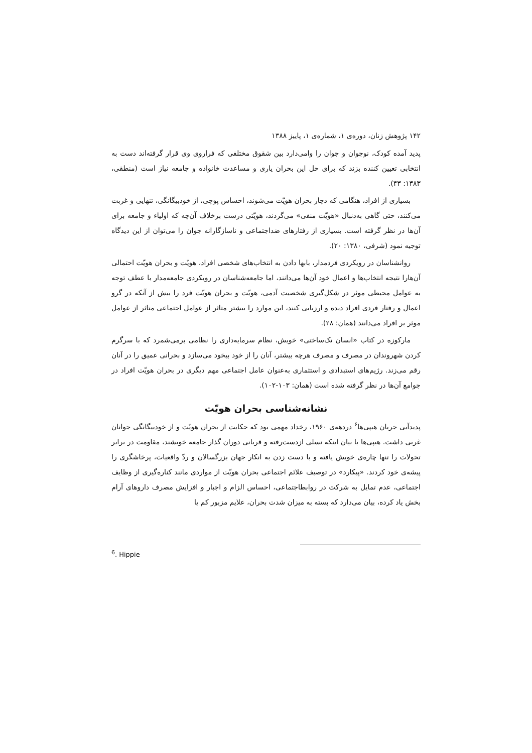۱۴۲ پژوهش زنان، دوره‌ی ۱، شماره‌ی ۱، پاییز ۱۳۸۸
پدید آمده کودک، نوجوان و جوان را وامی‌دارد بین شقوق مختلفی که فراروی وی قرار گرفته‌اند دست به انتخابی تعیین کننده بزند که برای حل این بحران یاری و مساعدت خانواده و جامعه نیاز است (منطقی، ۱۳۸۳: ۴۳).
بسیاری از افراد، هنگامی که دچار بحران هویّت می‌شوند، احساس پوچی، از خودبیگانگی، تنهایی و غربت می‌کنند، حتی گاهی به‌دنبال «هویّت منفی» می‌گردند، هویّتی درست برخلاف آن‌چه که اولیاء و جامعه برای آن‌ها در نظر گرفته است. بسیاری از رفتارهای ضداجتماعی و ناسازگارانه جوان را می‌توان از این دیدگاه توجیه نمود (شرفی، ۱۳۸۰: ۲۰).
روانشناسان در رویکردی فردمدار، بابها دادن به انتخاب‌های شخصی افراد، هویّت و بحران هویّت احتمالی آن‌هارا نتیجه انتخاب‌ها و اعمال خود آن‌ها می‌دانند، اما جامعه‌شناسان در رویکردی جامعه‌مدار با عطف توجه به عوامل محیطی موثر در شکل‌گیری شخصیت آدمی، هویّت و بحران هویّت فرد را بیش از آنکه در گرو اعمال و رفتار فردی افراد دیده و ارزیابی کنند، این موارد را بیشتر متاثر از عوامل اجتماعی متاثر از عوامل موثر بر افراد می‌دانند (همان: ۲۸).
مارکوزه در کتاب «انسان تک‌ساختی» خویش، نظام سرمایه‌داری را نظامی برمی‌شمرد که با سرگرم کردن شهروندان در مصرف و مصرف هرچه بیشتر، آنان را از خود بیخود می‌سازد و بحرانی عمیق را در آنان رقم می‌زند. رژیم‌های استبدادی و استثماری به‌عنوان عامل اجتماعی مهم دیگری در بحران هویّت افراد در جوامع آن‌ها در نظر گرفته شده است (همان: ۱۰۳-۱۰۲).
نشانه‌شناسی بحران هویّت
پدیدآیی جریان هیپی‌ها<sup>۶</sup> دردهه‌ی ۱۹۶۰، رخداد مهمی بود که حکایت از بحران هویّت و از خودبیگانگی جوانان غربی داشت. هیپی‌ها با بیان اینکه نسلی ازدست‌رفته و قربانی دوران گذار جامعه خویشند، مقاومت در برابر تحولات را تنها چاره‌ی خویش یافته و با دست زدن به انکار جهان بزرگسالان و ردّ واقعیات، پرخاشگری را پیشه‌ی خود کردند. «پیکارد» در توصیف علائم اجتماعی بحران هویّت از مواردی مانند کناره‌گیری از وظایف اجتماعی، عدم تمایل به شرکت در روابطاجتماعی، احساس الزام و اجبار و افزایش مصرف داروهای آرام بخش یاد کرده، بیان می‌دارد که بسته به میزان شدت بحران، علایم مزبور کم یا
<sup>6</sup>. Hippie